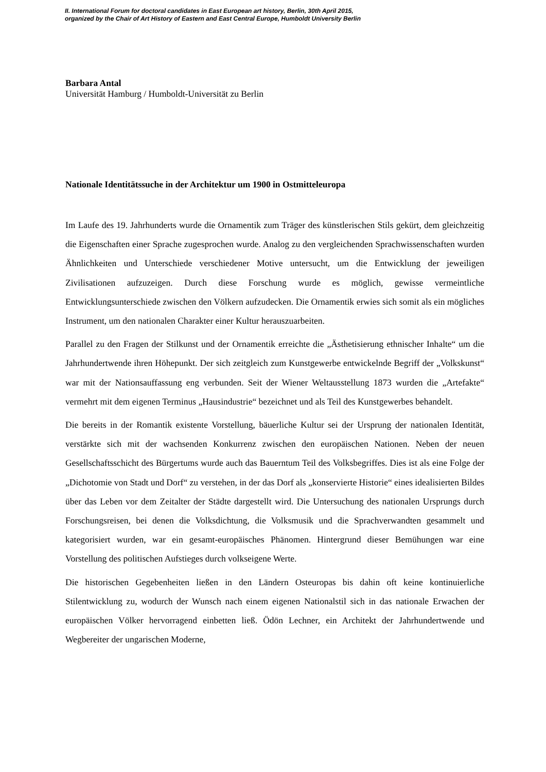II. International Forum for doctoral candidates in East European art history, Berlin, 30th April 2015,
organized by the Chair of Art History of Eastern and East Central Europe, Humboldt University Berlin
Barbara Antal
Universität Hamburg / Humboldt-Universität zu Berlin
Nationale Identitätssuche in der Architektur um 1900 in Ostmitteleuropa
Im Laufe des 19. Jahrhunderts wurde die Ornamentik zum Träger des künstlerischen Stils gekürt, dem gleichzeitig die Eigenschaften einer Sprache zugesprochen wurde. Analog zu den vergleichenden Sprachwissenschaften wurden Ähnlichkeiten und Unterschiede verschiedener Motive untersucht, um die Entwicklung der jeweiligen Zivilisationen aufzuzeigen. Durch diese Forschung wurde es möglich, gewisse vermeintliche Entwicklungsunterschiede zwischen den Völkern aufzudecken. Die Ornamentik erwies sich somit als ein mögliches Instrument, um den nationalen Charakter einer Kultur herauszuarbeiten.
Parallel zu den Fragen der Stilkunst und der Ornamentik erreichte die „Ästhetisierung ethnischer Inhalte“ um die Jahrhundertwende ihren Höhepunkt. Der sich zeitgleich zum Kunstgewerbe entwickelnde Begriff der „Volkskunst“ war mit der Nationsauffassung eng verbunden. Seit der Wiener Weltausstellung 1873 wurden die „Artefakte“ vermehrt mit dem eigenen Terminus „Hausindustrie“ bezeichnet und als Teil des Kunstgewerbes behandelt.
Die bereits in der Romantik existente Vorstellung, bäuerliche Kultur sei der Ursprung der nationalen Identität, verstärkte sich mit der wachsenden Konkurrenz zwischen den europäischen Nationen. Neben der neuen Gesellschaftsschicht des Bürgertums wurde auch das Bauerntum Teil des Volksbegriffes. Dies ist als eine Folge der „Dichotomie von Stadt und Dorf“ zu verstehen, in der das Dorf als „konservierte Historie“ eines idealisierten Bildes über das Leben vor dem Zeitalter der Städte dargestellt wird. Die Untersuchung des nationalen Ursprungs durch Forschungsreisen, bei denen die Volksdichtung, die Volksmusik und die Sprachverwandten gesammelt und kategorisiert wurden, war ein gesamt-europäisches Phänomen. Hintergrund dieser Bemühungen war eine Vorstellung des politischen Aufstieges durch volkseigene Werte.
Die historischen Gegebenheiten ließen in den Ländern Osteuropas bis dahin oft keine kontinuierliche Stilentwicklung zu, wodurch der Wunsch nach einem eigenen Nationalstil sich in das nationale Erwachen der europäischen Völker hervorragend einbetten ließ. Ödön Lechner, ein Architekt der Jahrhundertwende und Wegbereiter der ungarischen Moderne,